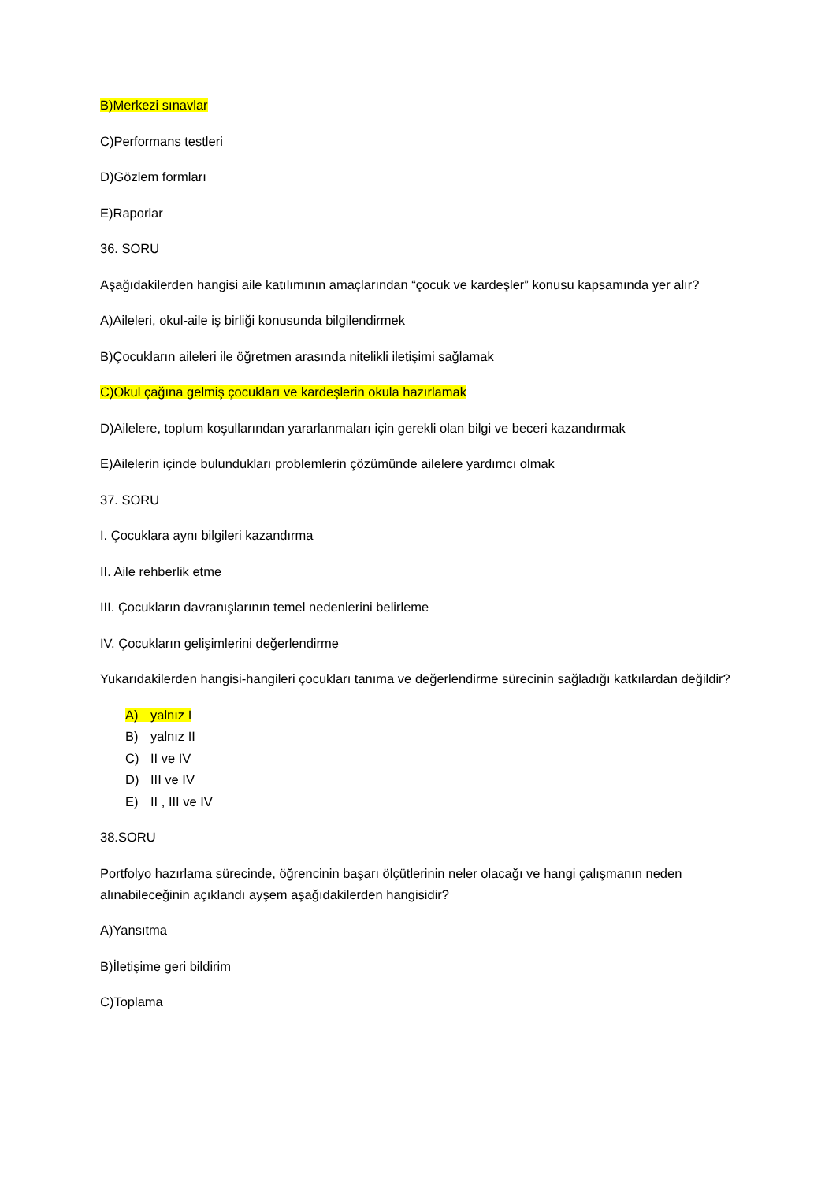B)Merkezi sınavlar
C)Performans testleri
D)Gözlem formları
E)Raporlar
36. SORU
Aşağıdakilerden hangisi aile katılımının amaçlarından “çocuk ve kardeşler” konusu kapsamında yer alır?
A)Aileleri, okul-aile iş birliği konusunda bilgilendirmek
B)Çocukların aileleri ile öğretmen arasında nitelikli iletişimi sağlamak
C)Okul çağına gelmiş çocukları ve kardeşlerin okula hazırlamak
D)Ailelere, toplum koşullarından yararlanmaları için gerekli olan bilgi ve beceri kazandırmak
E)Ailelerin içinde bulundukları problemlerin çözümünde ailelere yardımcı olmak
37. SORU
I. Çocuklara aynı bilgileri kazandırma
II. Aile rehberlik etme
III. Çocukların davranışlarının temel nedenlerini belirleme
IV. Çocukların gelişimlerini değerlendirme
Yukarıdakilerden hangisi-hangileri çocukları tanıma ve değerlendirme sürecinin sağladığı katkılardan değildir?
A) yalnız I
B) yalnız II
C) II ve IV
D) III ve IV
E) II , III ve IV
38.SORU
Portfolyo hazırlama sürecinde, öğrencinin başarı ölçütlerinin neler olacağı ve hangi çalışmanın neden alınabileceğinin açıklandı ayşem aşağıdakilerden hangisidir?
A)Yansıtma
B)İletişime geri bildirim
C)Toplama